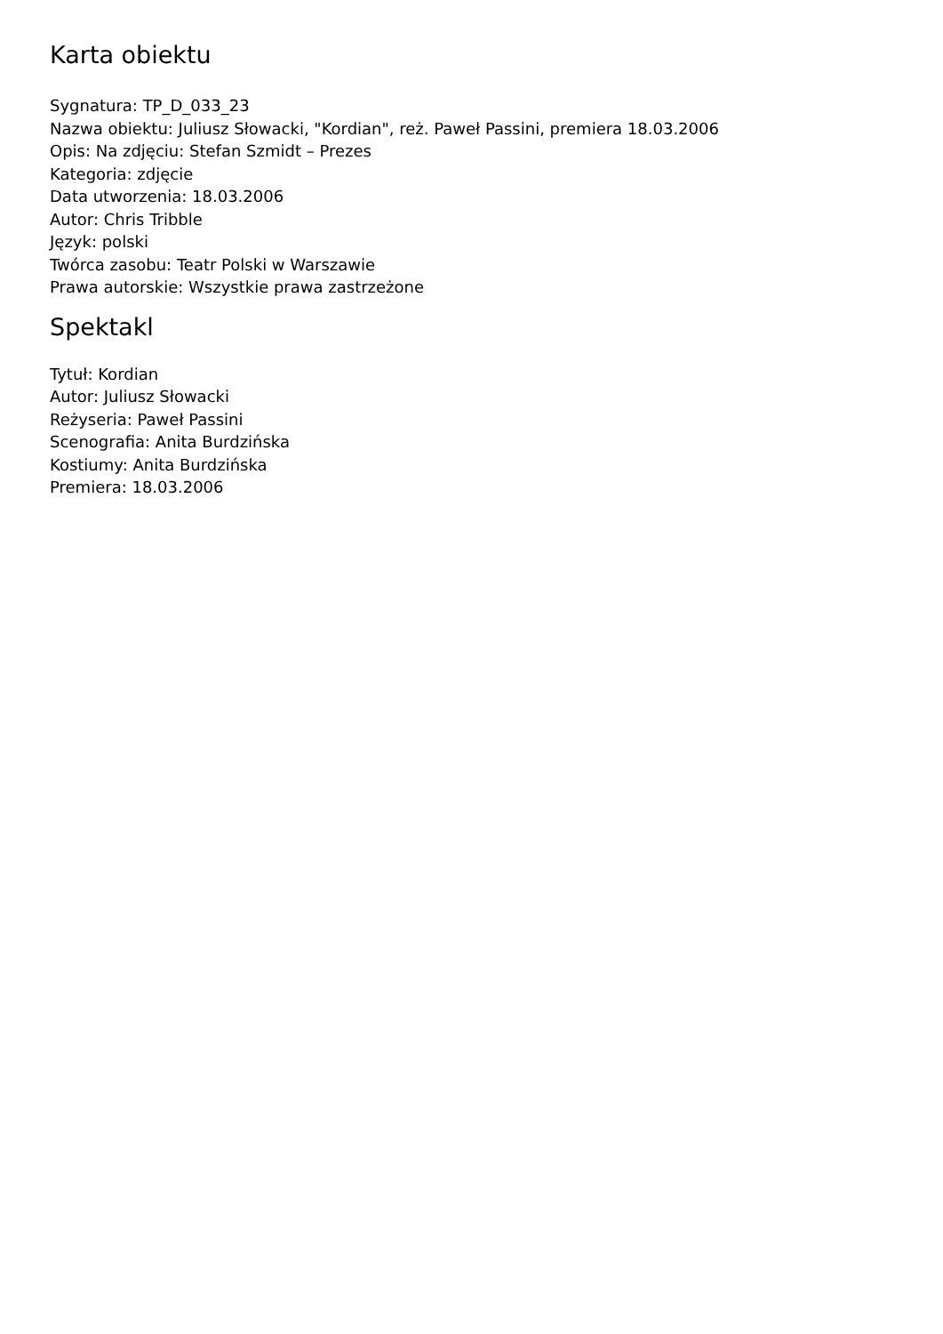Karta obiektu
Sygnatura: TP_D_033_23
Nazwa obiektu: Juliusz Słowacki, "Kordian", reż. Paweł Passini, premiera 18.03.2006
Opis: Na zdjęciu: Stefan Szmidt – Prezes
Kategoria: zdjęcie
Data utworzenia: 18.03.2006
Autor: Chris Tribble
Język: polski
Twórca zasobu: Teatr Polski w Warszawie
Prawa autorskie: Wszystkie prawa zastrzeżone
Spektakl
Tytuł: Kordian
Autor: Juliusz Słowacki
Reżyseria: Paweł Passini
Scenografia: Anita Burdzińska
Kostiumy: Anita Burdzińska
Premiera: 18.03.2006